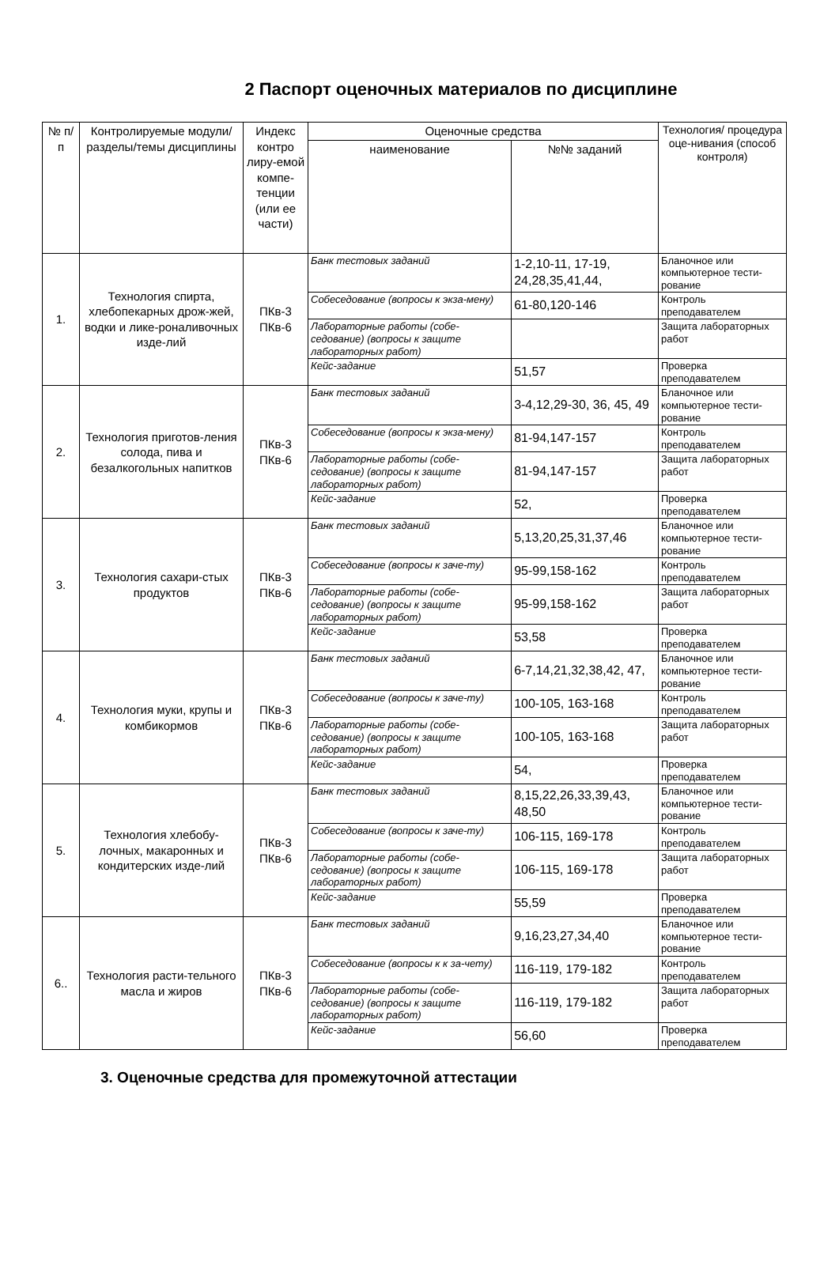2 Паспорт оценочных материалов по дисциплине
| № п/п | Контролируемые модули/разделы/темы дисциплины | Индекс контро лиру-емой компе-тенции (или ее части) | Оценочные средства | | Технология/ процедура оце-нивания (способ контроля) |
| --- | --- | --- | --- | --- | --- |
| | | | наименование | №№ заданий | |
| 1. | Технология спирта, хлебопекарных дрож-жей, водки и лике-роналивочных изде-лий | ПКв-3 ПКв-6 | Банк тестовых заданий | 1-2,10-11, 17-19, 24,28,35,41,44, | Бланочное или компьютерное тести-рование |
| | | | Собеседование (вопросы к экза-мену) | 61-80,120-146 | Контроль преподавателем |
| | | | Лабораторные работы (собе-седование) (вопросы к защите лабораторных работ) | | Защита лабораторных работ |
| | | | Кейс-задание | 51,57 | Проверка преподавателем |
| 2. | Технология приготов-ления солода, пива и безалкогольных напитков | ПКв-3 ПКв-6 | Банк тестовых заданий | 3-4,12,29-30, 36, 45, 49 | Бланочное или компьютерное тести-рование |
| | | | Собеседование (вопросы к экза-мену) | 81-94,147-157 | Контроль преподавателем |
| | | | Лабораторные работы (собе-седование) (вопросы к защите лабораторных работ) | 81-94,147-157 | Защита лабораторных работ |
| | | | Кейс-задание | 52, | Проверка преподавателем |
| 3. | Технология сахари-стых продуктов | ПКв-3 ПКв-6 | Банк тестовых заданий | 5,13,20,25,31,37,46 | Бланочное или компьютерное тести-рование |
| | | | Собеседование (вопросы к заче-ту) | 95-99,158-162 | Контроль преподавателем |
| | | | Лабораторные работы (собе-седование) (вопросы к защите лабораторных работ) | 95-99,158-162 | Защита лабораторных работ |
| | | | Кейс-задание | 53,58 | Проверка преподавателем |
| 4. | Технология муки, крупы и комбикормов | ПКв-3 ПКв-6 | Банк тестовых заданий | 6-7,14,21,32,38,42, 47, | Бланочное или компьютерное тести-рование |
| | | | Собеседование (вопросы к заче-ту) | 100-105, 163-168 | Контроль преподавателем |
| | | | Лабораторные работы (собе-седование) (вопросы к защите лабораторных работ) | 100-105, 163-168 | Защита лабораторных работ |
| | | | Кейс-задание | 54, | Проверка преподавателем |
| 5. | Технология хлебобу-лочных, макаронных и кондитерских изде-лий | ПКв-3 ПКв-6 | Банк тестовых заданий | 8,15,22,26,33,39,43, 48,50 | Бланочное или компьютерное тести-рование |
| | | | Собеседование (вопросы к заче-ту) | 106-115, 169-178 | Контроль преподавателем |
| | | | Лабораторные работы (собе-седование) (вопросы к защите лабораторных работ) | 106-115, 169-178 | Защита лабораторных работ |
| | | | Кейс-задание | 55,59 | Проверка преподавателем |
| 6.. | Технология расти-тельного масла и жиров | ПКв-3 ПКв-6 | Банк тестовых заданий | 9,16,23,27,34,40 | Бланочное или компьютерное тести-рование |
| | | | Собеседование (вопросы к к за-чету) | 116-119, 179-182 | Контроль преподавателем |
| | | | Лабораторные работы (собе-седование) (вопросы к защите лабораторных работ) | 116-119, 179-182 | Защита лабораторных работ |
| | | | Кейс-задание | 56,60 | Проверка преподавателем |
3. Оценочные средства для промежуточной аттестации